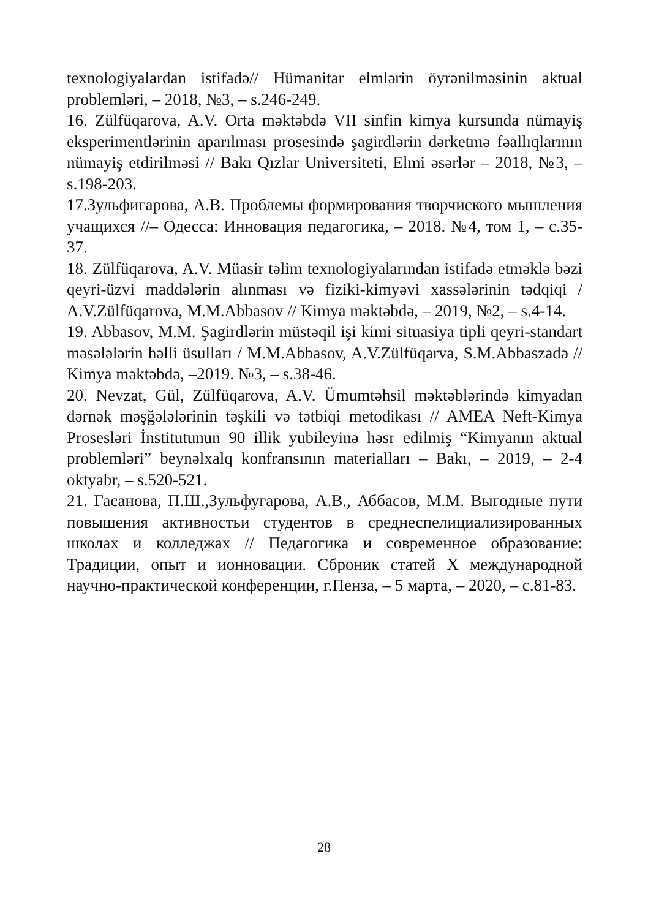texnologiyalardan istifadə// Hümanitar elmlərin öyrənilməsinin aktual problemləri, – 2018, №3, – s.246-249.
16. Zülfüqarova, A.V. Orta məktəbdə VII sinfin kimya kursunda nümayiş eksperimentlərinin aparılması prosesində şagirdlərin dərketmə fəallıqlarının nümayiş etdirilməsi // Bakı Qızlar Universiteti, Elmi əsərlər – 2018, №3, – s.198-203.
17.Зульфигарова, А.В. Проблемы формирования творчиского мышления учащихся //– Одесса: Инновация педагогика, – 2018. №4, том 1, – с.35-37.
18. Zülfüqarova, A.V. Müasir təlim texnologiyalarından istifadə etməklə bəzi qeyri-üzvi maddələrin alınması və fiziki-kimyəvi xassələrinin tədqiqi / A.V.Zülfüqarova, M.M.Abbasov // Kimya məktəbdə, – 2019, №2, – s.4-14.
19. Abbasov, M.M. Şagirdlərin müstəqil işi kimi situasiya tipli qeyri-standart məsələlərin həlli üsulları / M.M.Abbasov, A.V.Zülfüqarva, S.M.Abbaszadə // Kimya məktəbdə, –2019. №3, – s.38-46.
20. Nevzat, Gül, Zülfüqarova, A.V. Ümumtəhsil məktəblərində kimyadan dərnək məşğələlərinin təşkili və tətbiqi metodikası // AMEA Neft-Kimya Prosesləri İnstitutunun 90 illik yubileyinə həsr edilmiş “Kimyanın aktual problemləri” beynəlxalq konfransının materialları – Bakı, – 2019, – 2-4 oktyabr, – s.520-521.
21. Гасанова, П.Ш.,Зульфугарова, А.В., Аббасов, М.М. Выгодные пути повышения активностьи студентов в среднеспелициализированных школах и колледжах // Педагогика и современное образование: Традиции, опыт и ионновации. Сброник статей X международной научно-практической конференции, г.Пенза, – 5 марта, – 2020, – с.81-83.
28